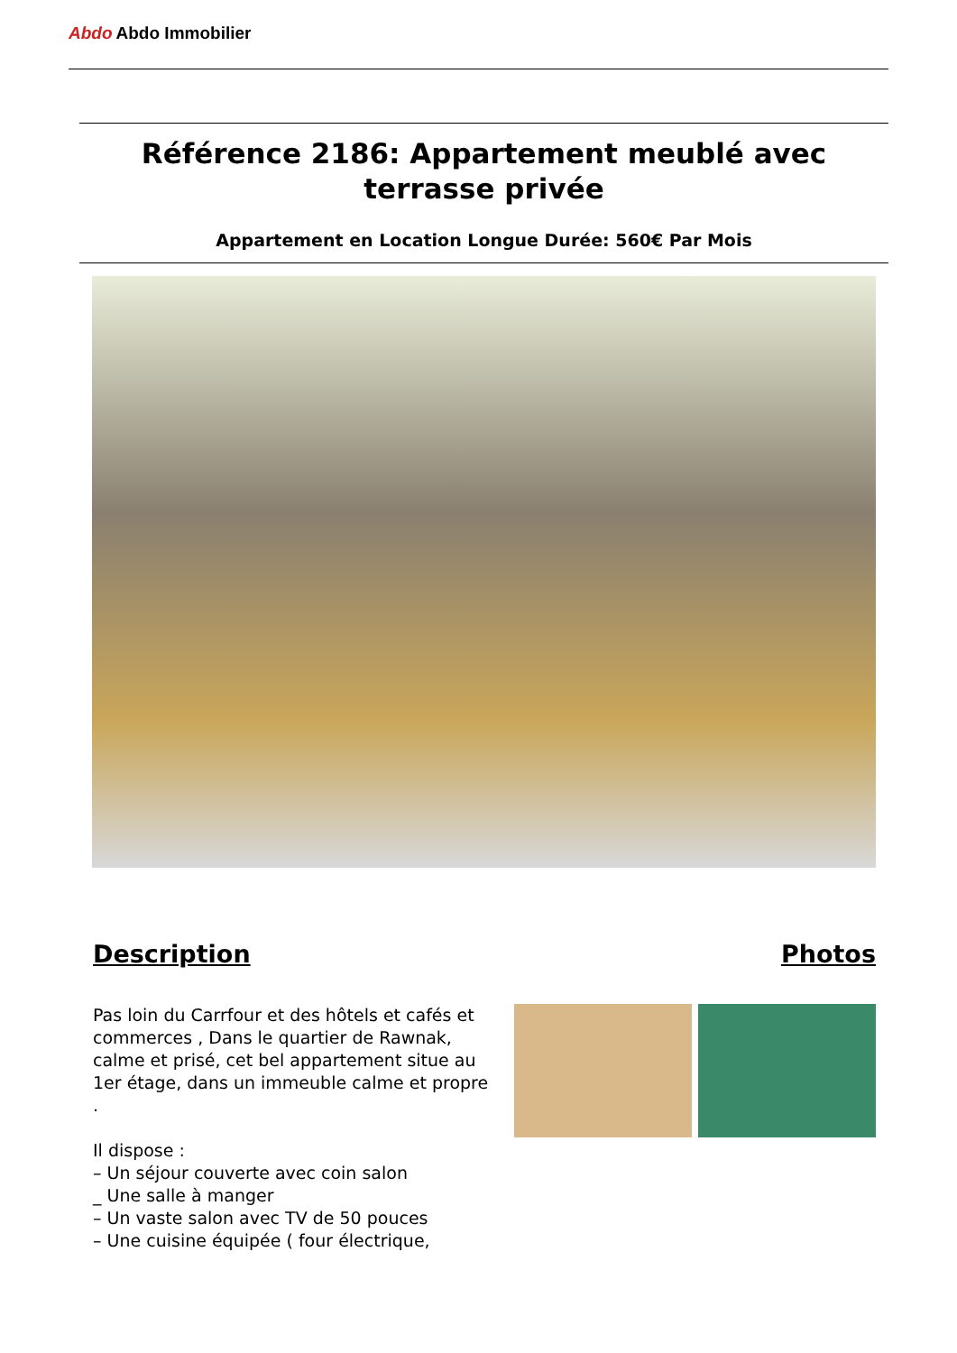Abdo Abdo Immobilier
Référence 2186: Appartement meublé avec
terrasse privée
Appartement en Location Longue Durée: 560€ Par Mois
Description
Pas loin du Carrfour et des hôtels et cafés et commerces , Dans le quartier de Rawnak, calme et prisé, cet bel appartement situe au 1er étage, dans un immeuble calme et propre .
Il dispose :
– Un séjour couverte avec coin salon
_ Une salle à manger
– Un vaste salon avec TV de 50 pouces
– Une cuisine équipée ( four électrique,
Photos